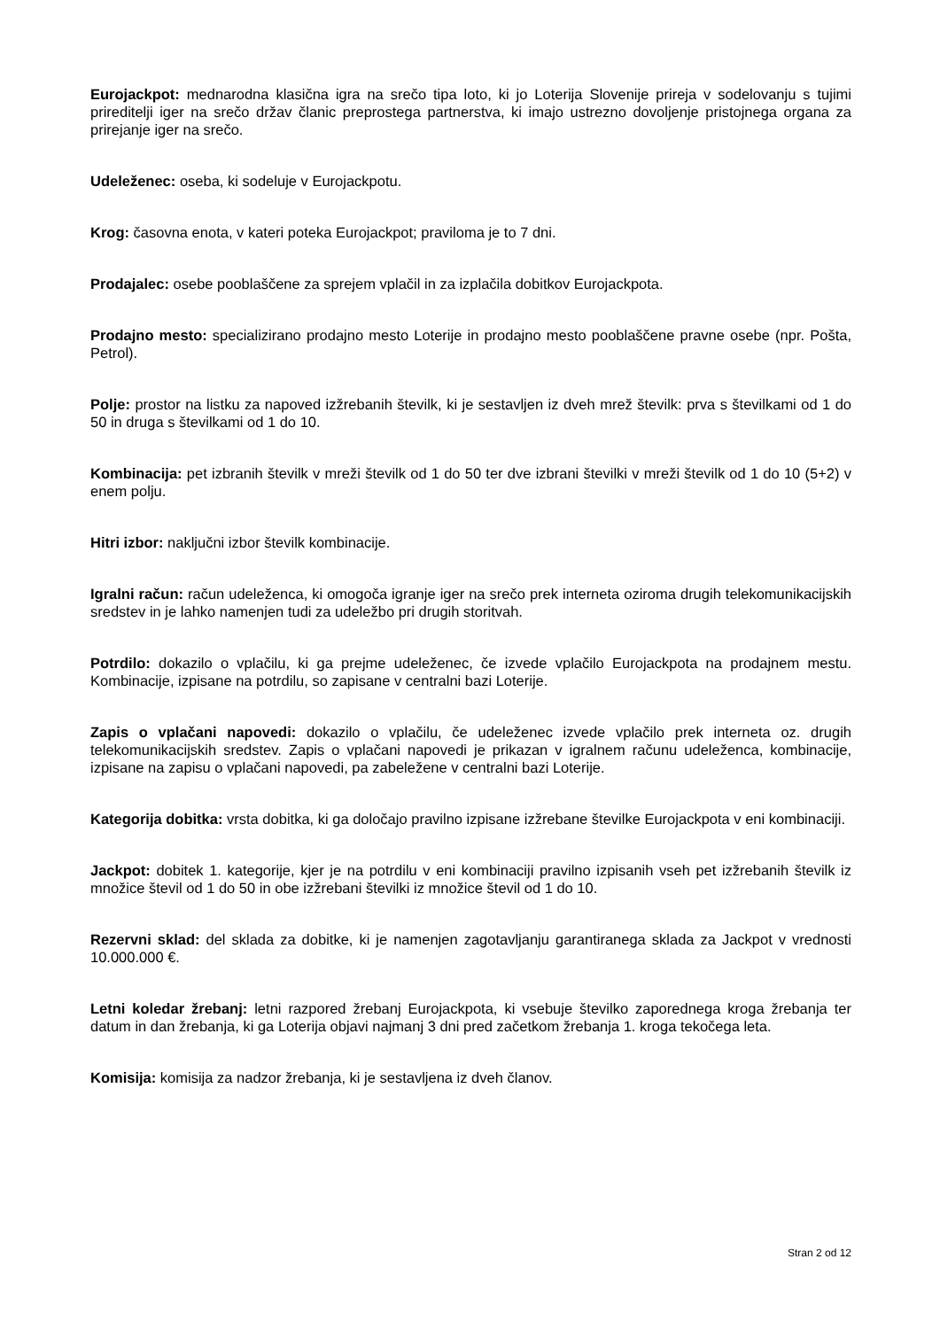Eurojackpot: mednarodna klasična igra na srečo tipa loto, ki jo Loterija Slovenije prireja v sodelovanju s tujimi prireditelji iger na srečo držav članic preprostega partnerstva, ki imajo ustrezno dovoljenje pristojnega organa za prirejanje iger na srečo.
Udeleženec: oseba, ki sodeluje v Eurojackpotu.
Krog: časovna enota, v kateri poteka Eurojackpot; praviloma je to 7 dni.
Prodajalec: osebe pooblaščene za sprejem vplačil in za izplačila dobitkov Eurojackpota.
Prodajno mesto: specializirano prodajno mesto Loterije in prodajno mesto pooblaščene pravne osebe (npr. Pošta, Petrol).
Polje: prostor na listku za napoved izžrebanih številk, ki je sestavljen iz dveh mrež številk: prva s številkami od 1 do 50 in druga s številkami od 1 do 10.
Kombinacija: pet izbranih številk v mreži številk od 1 do 50 ter dve izbrani številki v mreži številk od 1 do 10 (5+2) v enem polju.
Hitri izbor: naključni izbor številk kombinacije.
Igralni račun: račun udeleženca, ki omogoča igranje iger na srečo prek interneta oziroma drugih telekomunikacijskih sredstev in je lahko namenjen tudi za udeležbo pri drugih storitvah.
Potrdilo: dokazilo o vplačilu, ki ga prejme udeleženec, če izvede vplačilo Eurojackpota na prodajnem mestu. Kombinacije, izpisane na potrdilu, so zapisane v centralni bazi Loterije.
Zapis o vplačani napovedi: dokazilo o vplačilu, če udeleženec izvede vplačilo prek interneta oz. drugih telekomunikacijskih sredstev. Zapis o vplačani napovedi je prikazan v igralnem računu udeleženca, kombinacije, izpisane na zapisu o vplačani napovedi, pa zabeležene v centralni bazi Loterije.
Kategorija dobitka: vrsta dobitka, ki ga določajo pravilno izpisane izžrebane številke Eurojackpota v eni kombinaciji.
Jackpot: dobitek 1. kategorije, kjer je na potrdilu v eni kombinaciji pravilno izpisanih vseh pet izžrebanih številk iz množice števil od 1 do 50 in obe izžrebani številki iz množice števil od 1 do 10.
Rezervni sklad: del sklada za dobitke, ki je namenjen zagotavljanju garantiranega sklada za Jackpot v vrednosti 10.000.000 €.
Letni koledar žrebanj: letni razpored žrebanj Eurojackpota, ki vsebuje številko zaporednega kroga žrebanja ter datum in dan žrebanja, ki ga Loterija objavi najmanj 3 dni pred začetkom žrebanja 1. kroga tekočega leta.
Komisija: komisija za nadzor žrebanja, ki je sestavljena iz dveh članov.
Stran 2 od 12